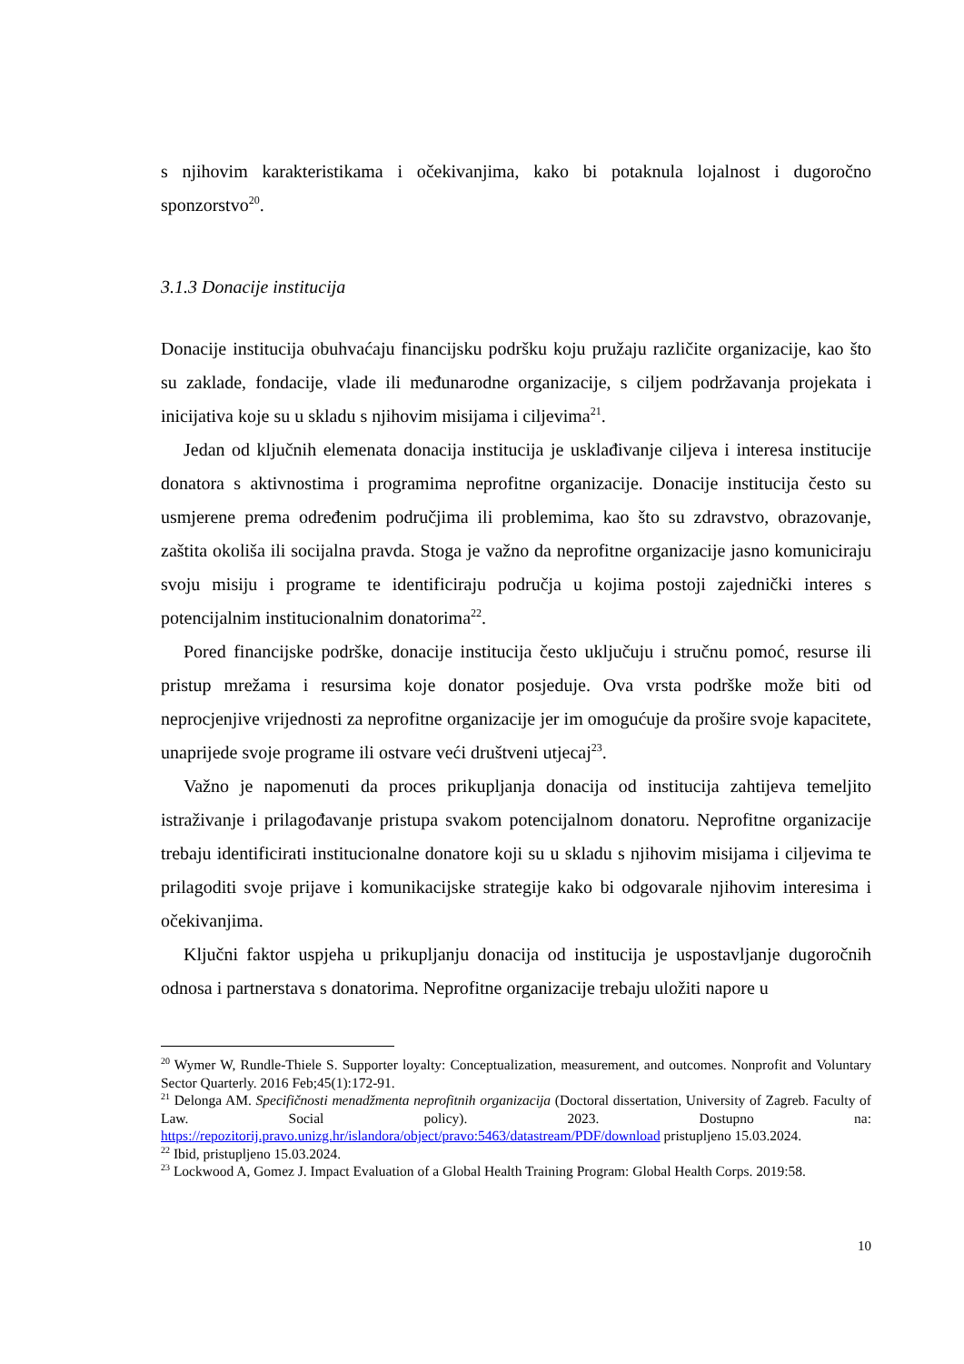s njihovim karakteristikama i očekivanjima, kako bi potaknula lojalnost i dugoročno sponzorstvo<sup>20</sup>.
3.1.3 Donacije institucija
Donacije institucija obuhvaćaju financijsku podršku koju pružaju različite organizacije, kao što su zaklade, fondacije, vlade ili međunarodne organizacije, s ciljem podržavanja projekata i inicijativa koje su u skladu s njihovim misijama i ciljevima<sup>21</sup>.
Jedan od ključnih elemenata donacija institucija je usklađivanje ciljeva i interesa institucije donatora s aktivnostima i programima neprofitne organizacije. Donacije institucija često su usmjerene prema određenim područjima ili problemima, kao što su zdravstvo, obrazovanje, zaštita okoliša ili socijalna pravda. Stoga je važno da neprofitne organizacije jasno komuniciraju svoju misiju i programe te identificiraju područja u kojima postoji zajednički interes s potencijalnim institucionalnim donatorima<sup>22</sup>.
Pored financijske podrške, donacije institucija često uključuju i stručnu pomoć, resurse ili pristup mrežama i resursima koje donator posjeduje. Ova vrsta podrške može biti od neprocjenjive vrijednosti za neprofitne organizacije jer im omogućuje da prošire svoje kapacitete, unaprijede svoje programe ili ostvare veći društveni utjecaj<sup>23</sup>.
Važno je napomenuti da proces prikupljanja donacija od institucija zahtijeva temeljito istraživanje i prilagođavanje pristupa svakom potencijalnom donatoru. Neprofitne organizacije trebaju identificirati institucionalne donatore koji su u skladu s njihovim misijama i ciljevima te prilagoditi svoje prijave i komunikacijske strategije kako bi odgovarale njihovim interesima i očekivanjima.
Ključni faktor uspjeha u prikupljanju donacija od institucija je uspostavljanje dugoročnih odnosa i partnerstava s donatorima. Neprofitne organizacije trebaju uložiti napore u
<sup>20</sup> Wymer W, Rundle-Thiele S. Supporter loyalty: Conceptualization, measurement, and outcomes. Nonprofit and Voluntary Sector Quarterly. 2016 Feb;45(1):172-91.
<sup>21</sup> Delonga AM. Specifičnosti menadžmenta neprofitnih organizacija (Doctoral dissertation, University of Zagreb. Faculty of Law. Social policy). 2023. Dostupno na: https://repozitorij.pravo.unizg.hr/islandora/object/pravo:5463/datastream/PDF/download pristupljeno 15.03.2024.
<sup>22</sup> Ibid, pristupljeno 15.03.2024.
<sup>23</sup> Lockwood A, Gomez J. Impact Evaluation of a Global Health Training Program: Global Health Corps. 2019:58.
10